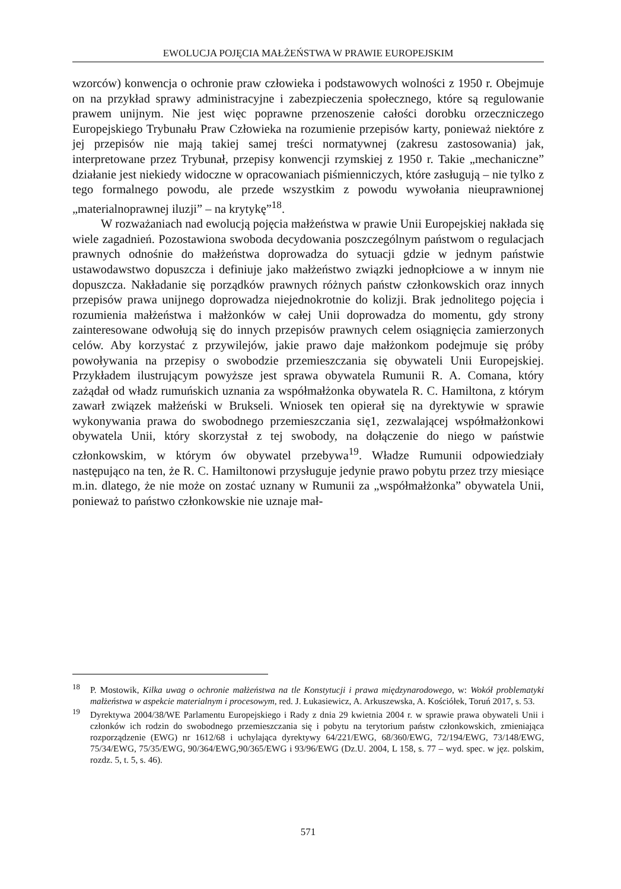EWOLUCJA POJĘCIA MAŁŻEŃSTWA W PRAWIE EUROPEJSKIM
wzorców) konwencja o ochronie praw człowieka i podstawowych wolności z 1950 r. Obejmuje on na przykład sprawy administracyjne i zabezpieczenia społecznego, które są regulowanie prawem unijnym. Nie jest więc poprawne przenoszenie całości dorobku orzeczniczego Europejskiego Trybunału Praw Człowieka na rozumienie przepisów karty, ponieważ niektóre z jej przepisów nie mają takiej samej treści normatywnej (zakresu zastosowania) jak, interpretowane przez Trybunał, przepisy konwencji rzymskiej z 1950 r. Takie „mechaniczne” działanie jest niekiedy widoczne w opracowaniach piśmienniczych, które zasługują – nie tylko z tego formalnego powodu, ale przede wszystkim z powodu wywołania nieuprawnionej „materialnoprawnej iluzji” – na krytykę”<sup>18</sup>.
W rozważaniach nad ewolucją pojęcia małżeństwa w prawie Unii Europejskiej nakłada się wiele zagadnień. Pozostawiona swoboda decydowania poszczególnym państwom o regulacjach prawnych odnośnie do małżeństwa doprowadza do sytuacji gdzie w jednym państwie ustawodawstwo dopuszcza i definiuje jako małżeństwo związki jednopłciowe a w innym nie dopuszcza. Nakładanie się porządków prawnych różnych państw członkowskich oraz innych przepisów prawa unijnego doprowadza niejednokrotnie do kolizji. Brak jednolitego pojęcia i rozumienia małżeństwa i małżonków w całej Unii doprowadza do momentu, gdy strony zainteresowane odwołują się do innych przepisów prawnych celem osiągnięcia zamierzonych celów. Aby korzystać z przywilejów, jakie prawo daje małżonkom podejmuje się próby powoływania na przepisy o swobodzie przemieszczania się obywateli Unii Europejskiej. Przykładem ilustrującym powyższe jest sprawa obywatela Rumunii R. A. Comana, który zażądał od władz rumuńskich uznania za współmałżonka obywatela R. C. Hamiltona, z którym zawarł związek małżeński w Brukseli. Wniosek ten opierał się na dyrektywie w sprawie wykonywania prawa do swobodnego przemieszczania się1, zezwalającej współmałżonkowi obywatela Unii, który skorzystał z tej swobody, na dołączenie do niego w państwie członkowskim, w którym ów obywatel przebywa<sup>19</sup>. Władze Rumunii odpowiedziały następująco na ten, że R. C. Hamiltonowi przysługuje jedynie prawo pobytu przez trzy miesiące m.in. dlatego, że nie może on zostać uznany w Rumunii za „współmałżonka” obywatela Unii, ponieważ to państwo członkowskie nie uznaje mał-
<sup>18</sup>P. Mostowik, Kilka uwag o ochronie małżeństwa na tle Konstytucji i prawa międzynarodowego, w: Wokół problematyki małżeństwa w aspekcie materialnym i procesowym, red. J. Łukasiewicz, A. Arkuszewska, A. Kościółek, Toruń 2017, s. 53.
<sup>19</sup> Dyrektywa 2004/38/WE Parlamentu Europejskiego i Rady z dnia 29 kwietnia 2004 r. w sprawie prawa obywateli Unii i członków ich rodzin do swobodnego przemieszczania się i pobytu na terytorium państw członkowskich, zmieniająca rozporządzenie (EWG) nr 1612/68 i uchylająca dyrektywy 64/221/EWG, 68/360/EWG, 72/194/EWG, 73/148/EWG, 75/34/EWG, 75/35/EWG, 90/364/EWG,90/365/EWG i 93/96/EWG (Dz.U. 2004, L 158, s. 77 – wyd. spec. w jęz. polskim, rozdz. 5, t. 5, s. 46).
571